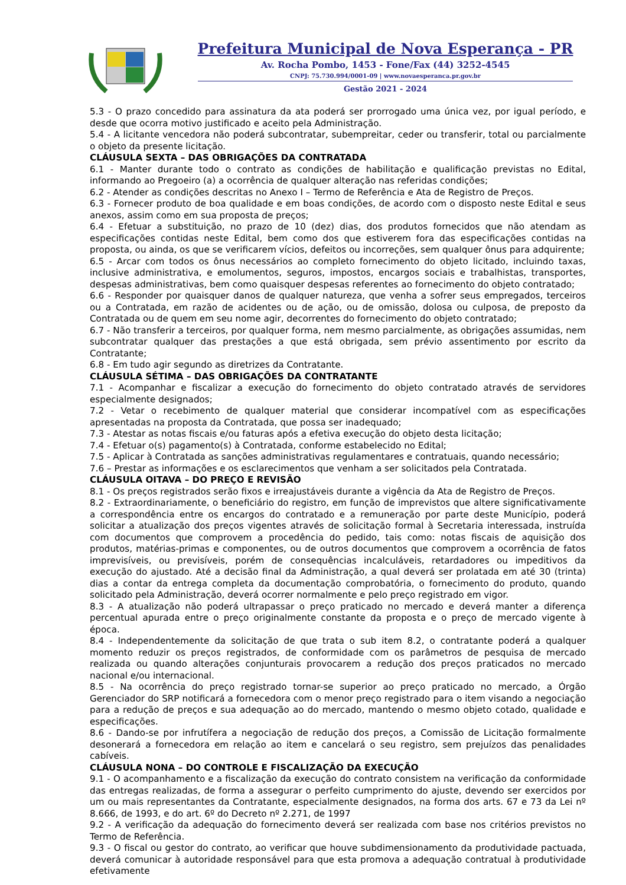Prefeitura Municipal de Nova Esperança - PR
Av. Rocha Pombo, 1453 - Fone/Fax (44) 3252-4545
CNPJ: 75.730.994/0001-09 | www.novaesperanca.pr.gov.br
Gestão 2021 - 2024
5.3 - O prazo concedido para assinatura da ata poderá ser prorrogado uma única vez, por igual período, e desde que ocorra motivo justificado e aceito pela Administração.
5.4 - A licitante vencedora não poderá subcontratar, subempreitar, ceder ou transferir, total ou parcialmente o objeto da presente licitação.
CLÁUSULA SEXTA – DAS OBRIGAÇÕES DA CONTRATADA
6.1 - Manter durante todo o contrato as condições de habilitação e qualificação previstas no Edital, informando ao Pregoeiro (a) a ocorrência de qualquer alteração nas referidas condições;
6.2 - Atender as condições descritas no Anexo I – Termo de Referência e Ata de Registro de Preços.
6.3 - Fornecer produto de boa qualidade e em boas condições, de acordo com o disposto neste Edital e seus anexos, assim como em sua proposta de preços;
6.4 - Efetuar a substituição, no prazo de 10 (dez) dias, dos produtos fornecidos que não atendam as especificações contidas neste Edital, bem como dos que estiverem fora das especificações contidas na proposta, ou ainda, os que se verificarem vícios, defeitos ou incorreções, sem qualquer ônus para adquirente;
6.5 - Arcar com todos os ônus necessários ao completo fornecimento do objeto licitado, incluindo taxas, inclusive administrativa, e emolumentos, seguros, impostos, encargos sociais e trabalhistas, transportes, despesas administrativas, bem como quaisquer despesas referentes ao fornecimento do objeto contratado;
6.6 - Responder por quaisquer danos de qualquer natureza, que venha a sofrer seus empregados, terceiros ou a Contratada, em razão de acidentes ou de ação, ou de omissão, dolosa ou culposa, de preposto da Contratada ou de quem em seu nome agir, decorrentes do fornecimento do objeto contratado;
6.7 - Não transferir a terceiros, por qualquer forma, nem mesmo parcialmente, as obrigações assumidas, nem subcontratar qualquer das prestações a que está obrigada, sem prévio assentimento por escrito da Contratante;
6.8 - Em tudo agir segundo as diretrizes da Contratante.
CLÁUSULA SÉTIMA – DAS OBRIGAÇÕES DA CONTRATANTE
7.1 - Acompanhar e fiscalizar a execução do fornecimento do objeto contratado através de servidores especialmente designados;
7.2 - Vetar o recebimento de qualquer material que considerar incompatível com as especificações apresentadas na proposta da Contratada, que possa ser inadequado;
7.3 - Atestar as notas fiscais e/ou faturas após a efetiva execução do objeto desta licitação;
7.4 - Efetuar o(s) pagamento(s) à Contratada, conforme estabelecido no Edital;
7.5 - Aplicar à Contratada as sanções administrativas regulamentares e contratuais, quando necessário;
7.6 – Prestar as informações e os esclarecimentos que venham a ser solicitados pela Contratada.
CLÁUSULA OITAVA – DO PREÇO E REVISÃO
8.1 - Os preços registrados serão fixos e irreajustáveis durante a vigência da Ata de Registro de Preços.
8.2 - Extraordinariamente, o beneficiário do registro, em função de imprevistos que altere significativamente a correspondência entre os encargos do contratado e a remuneração por parte deste Município, poderá solicitar a atualização dos preços vigentes através de solicitação formal à Secretaria interessada, instruída com documentos que comprovem a procedência do pedido, tais como: notas fiscais de aquisição dos produtos, matérias-primas e componentes, ou de outros documentos que comprovem a ocorrência de fatos imprevisíveis, ou previsíveis, porém de consequências incalculáveis, retardadores ou impeditivos da execução do ajustado. Até a decisão final da Administração, a qual deverá ser prolatada em até 30 (trinta) dias a contar da entrega completa da documentação comprobatória, o fornecimento do produto, quando solicitado pela Administração, deverá ocorrer normalmente e pelo preço registrado em vigor.
8.3 - A atualização não poderá ultrapassar o preço praticado no mercado e deverá manter a diferença percentual apurada entre o preço originalmente constante da proposta e o preço de mercado vigente à época.
8.4 - Independentemente da solicitação de que trata o sub item 8.2, o contratante poderá a qualquer momento reduzir os preços registrados, de conformidade com os parâmetros de pesquisa de mercado realizada ou quando alterações conjunturais provocarem a redução dos preços praticados no mercado nacional e/ou internacional.
8.5 - Na ocorrência do preço registrado tornar-se superior ao preço praticado no mercado, a Órgão Gerenciador do SRP notificará a fornecedora com o menor preço registrado para o item visando a negociação para a redução de preços e sua adequação ao do mercado, mantendo o mesmo objeto cotado, qualidade e especificações.
8.6 - Dando-se por infrutífera a negociação de redução dos preços, a Comissão de Licitação formalmente desonerará a fornecedora em relação ao item e cancelará o seu registro, sem prejuízos das penalidades cabíveis.
CLÁUSULA NONA – DO CONTROLE E FISCALIZAÇÃO DA EXECUÇÃO
9.1 - O acompanhamento e a fiscalização da execução do contrato consistem na verificação da conformidade das entregas realizadas, de forma a assegurar o perfeito cumprimento do ajuste, devendo ser exercidos por um ou mais representantes da Contratante, especialmente designados, na forma dos arts. 67 e 73 da Lei nº 8.666, de 1993, e do art. 6º do Decreto nº 2.271, de 1997
9.2 - A verificação da adequação do fornecimento deverá ser realizada com base nos critérios previstos no Termo de Referência.
9.3 - O fiscal ou gestor do contrato, ao verificar que houve subdimensionamento da produtividade pactuada, deverá comunicar à autoridade responsável para que esta promova a adequação contratual à produtividade efetivamente